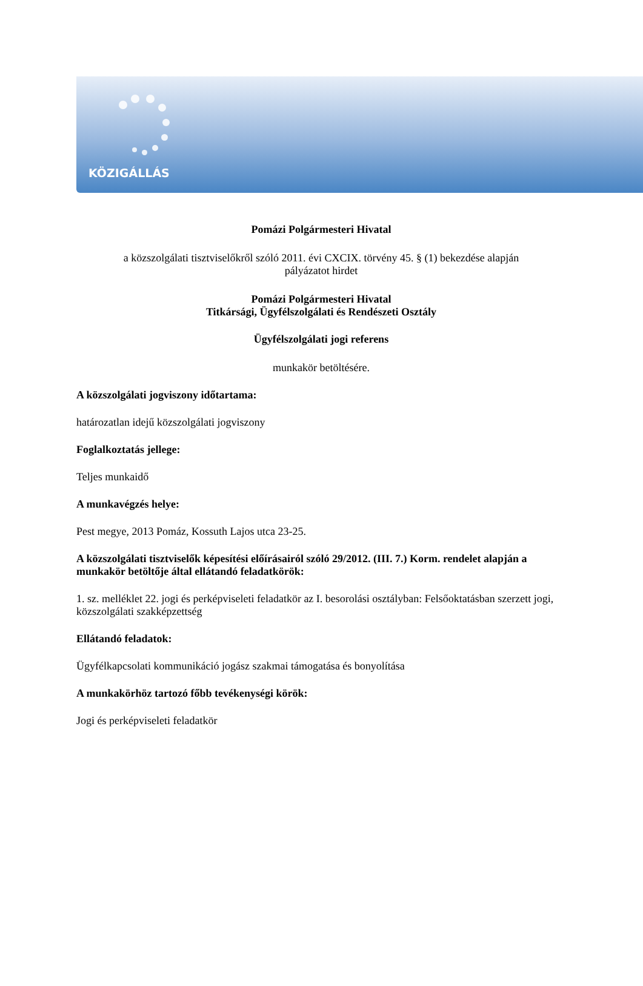KÖZIGÁLLÁS
Pomázi Polgármesteri Hivatal
a közszolgálati tisztviselőkről szóló 2011. évi CXCIX. törvény 45. § (1) bekezdése alapján
pályázatot hirdet
Pomázi Polgármesteri Hivatal
Titkársági, Ügyfélszolgálati és Rendészeti Osztály
Ügyfélszolgálati jogi referens
munkakör betöltésére.
A közszolgálati jogviszony időtartama:
határozatlan idejű közszolgálati jogviszony
Foglalkoztatás jellege:
Teljes munkaidő
A munkavégzés helye:
Pest megye, 2013 Pomáz, Kossuth Lajos utca 23-25.
A közszolgálati tisztviselők képesítési előírásairól szóló 29/2012. (III. 7.) Korm. rendelet alapján a munkakör betöltője által ellátandó feladatkörök:
1. sz. melléklet 22. jogi és perképviseleti feladatkör az I. besorolási osztályban: Felsőoktatásban szerzett jogi, közszolgálati szakképzettség
Ellátandó feladatok:
Ügyfélkapcsolati kommunikáció jogász szakmai támogatása és bonyolítása
A munkakörhöz tartozó főbb tevékenységi körök:
Jogi és perképviseleti feladatkör